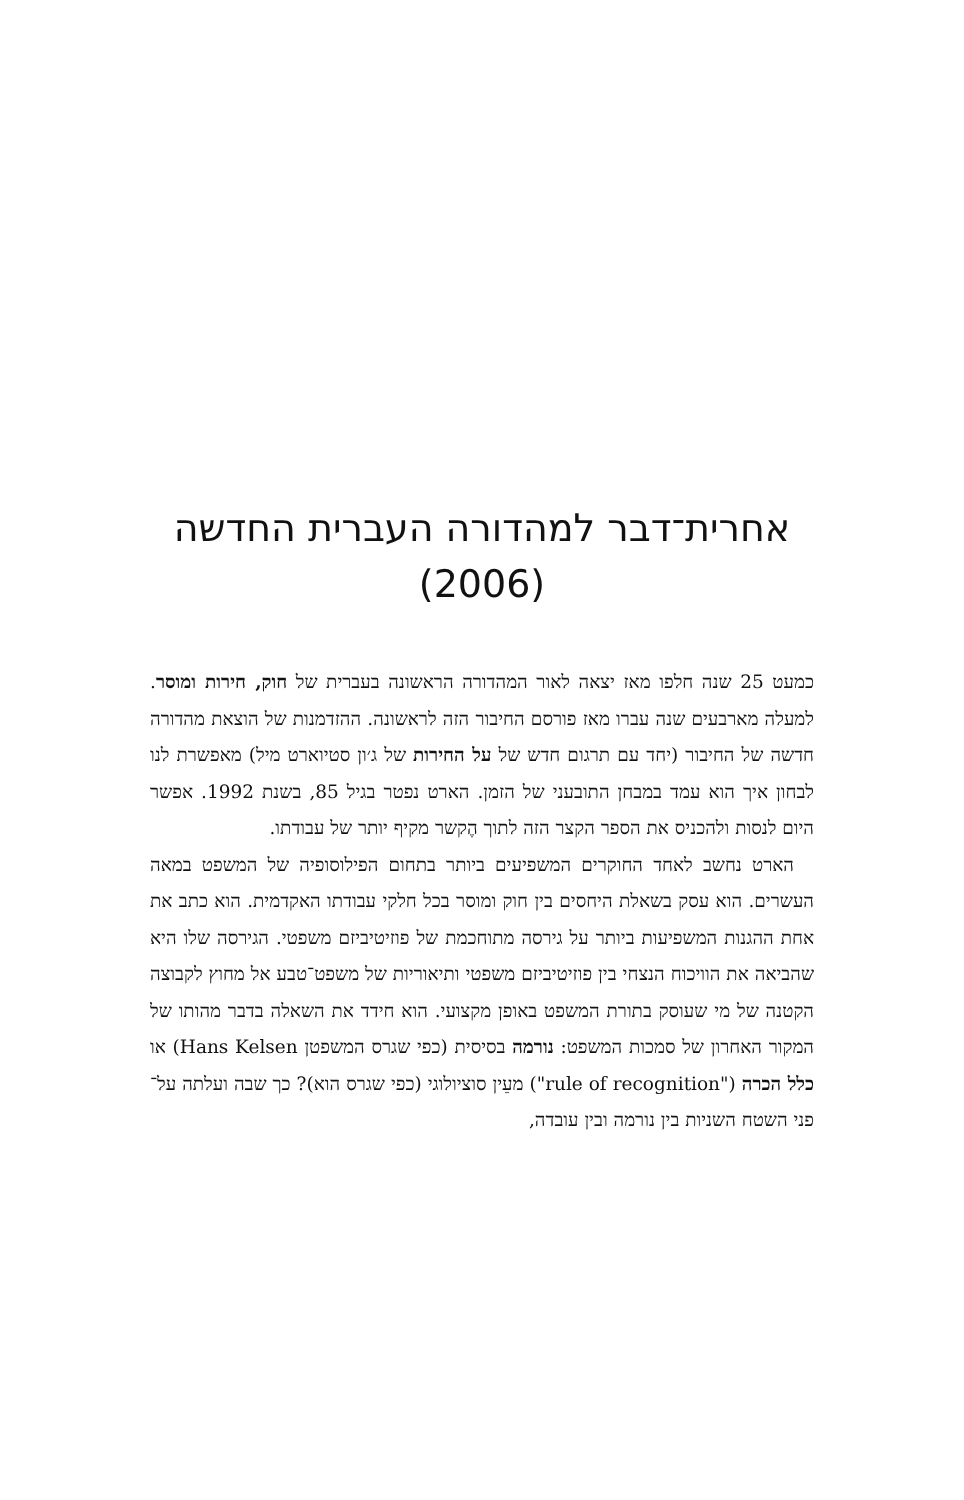אחרית־דבר למהדורה העברית החדשה
(2006)
כמעט 25 שנה חלפו מאז יצאה לאור המהדורה הראשונה בעברית של חוק, חירות ומוסר. למעלה מארבעים שנה עברו מאז פורסם החיבור הזה לראשונה. ההזדמנות של הוצאת מהדורה חדשה של החיבור (יחד עם תרגום חדש של על החירות של ג׳ון סטיוארט מיל) מאפשרת לנו לבחון איך הוא עמד במבחן התובעני של הזמן. הארט נפטר בגיל 85, בשנת 1992. אפשר היום לנסות ולהכניס את הספר הקצר הזה לתוך הֶקשר מקיף יותר של עבודתו.
הארט נחשב לאחד החוקרים המשפיעים ביותר בתחום הפילוסופיה של המשפט במאה העשרים. הוא עסק בשאלת היחסים בין חוק ומוסר בכל חלקי עבודתו האקדמית. הוא כתב את אחת ההגנות המשפיעות ביותר על גירסה מתוחכמת של פוזיטיביזם משפטי. הגירסה שלו היא שהביאה את הוויכוח הנצחי בין פוזיטיביזם משפטי ותיאוריות של משפט־טבע אל מחוץ לקבוצה הקטנה של מי שעוסק בתורת המשפט באופן מקצועי. הוא חידד את השאלה בדבר מהותו של המקור האחרון של סמכות המשפט: נורמה בסיסית (כפי שגרס המשפטן Hans Kelsen) או כלל הכרה ("rule of recognition") מעֵין סוציולוגי (כפי שגרס הוא)? כך שבה ועלתה על־פני השטח השניות בין נורמה ובין עובדה,